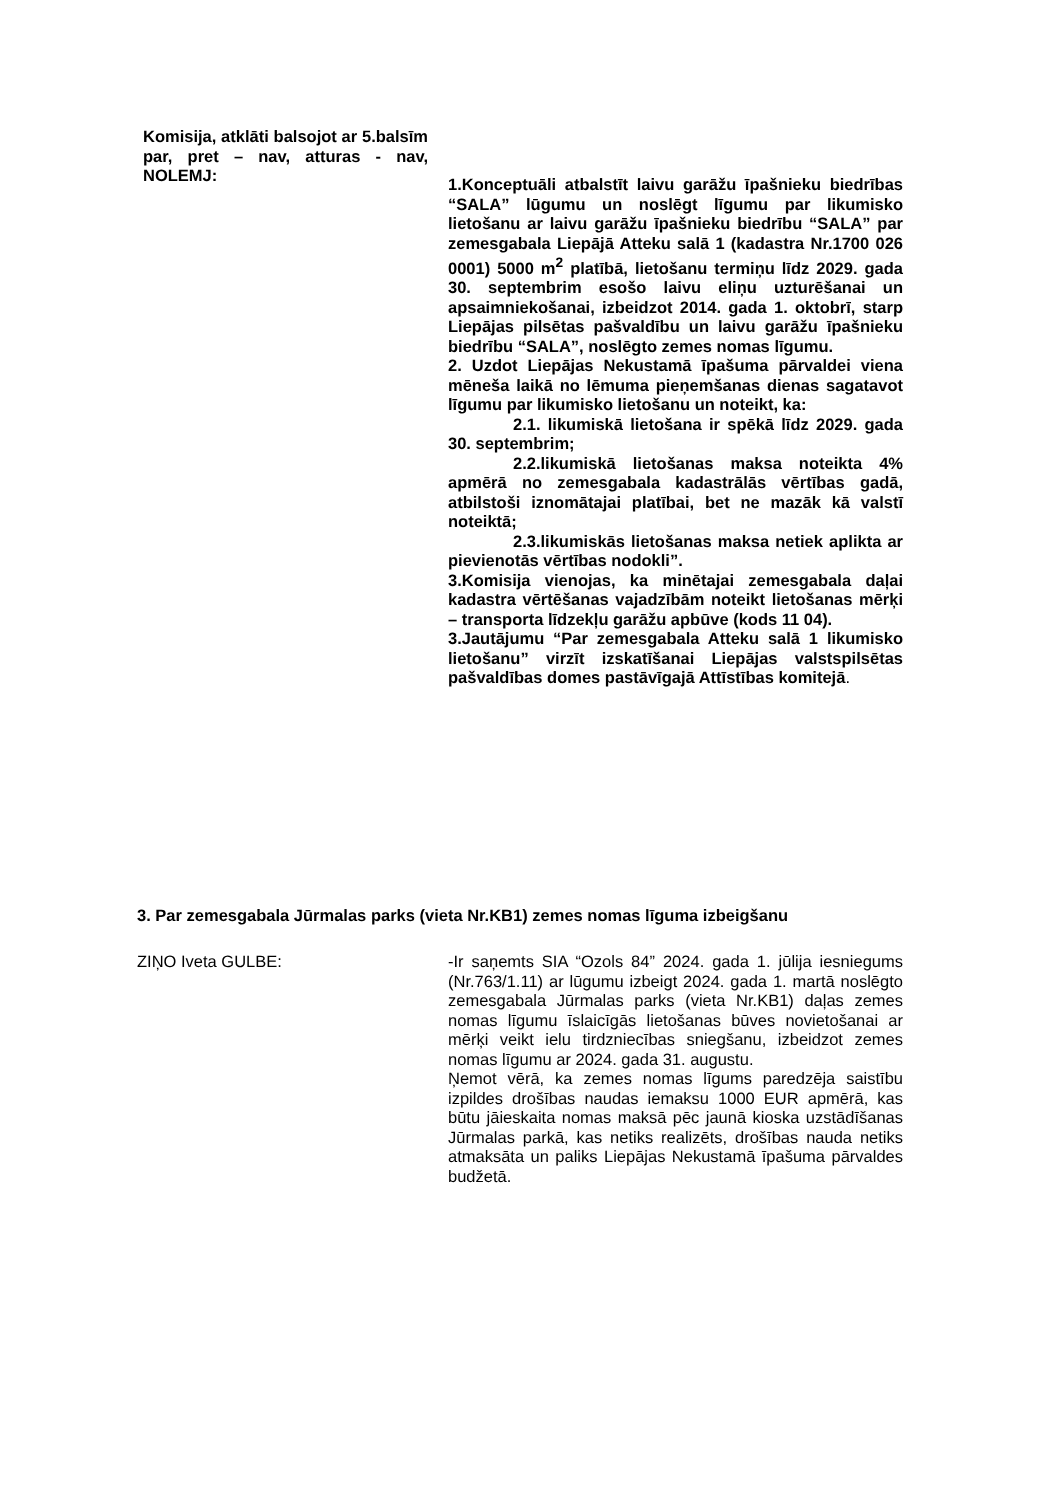Komisija, atklāti balsojot ar 5.balsīm par, pret – nav, atturas - nav, NOLEMJ:
1.Konceptuāli atbalstīt laivu garāžu īpašnieku biedrības “SALA” lūgumu un noslēgt līgumu par likumisko lietošanu ar laivu garāžu īpašnieku biedrību “SALA” par zemesgabala Liepājā Atteku salā 1 (kadastra Nr.1700 026 0001) 5000 m<sup>2</sup> platībā, lietošanu termiņu līdz 2029. gada 30. septembrim esošo laivu eliņu uzturēšanai un apsaimniekošanai, izbeidzot 2014. gada 1. oktobrī, starp Liepājas pilsētas pašvaldību un laivu garāžu īpašnieku biedrību “SALA”, noslēgto zemes nomas līgumu.
2. Uzdot Liepājas Nekustamā īpašuma pārvaldei viena mēneša laikā no lēmuma pieņemšanas dienas sagatavot līgumu par likumisko lietošanu un noteikt, ka:
2.1. likumiskā lietošana ir spēkā līdz 2029. gada 30. septembrim;
2.2.likumiskā lietošanas maksa noteikta 4% apmērā no zemesgabala kadastrālās vērtības gadā, atbilstoši iznomātajai platībai, bet ne mazāk kā valstī noteiktā;
2.3.likumiskās lietošanas maksa netiek aplikta ar pievienotās vērtības nodokli”.
3.Komisija vienojas, ka minētajai zemesgabala daļai kadastra vērtēšanas vajadzībām noteikt lietošanas mērķi – transporta līdzekļu garāžu apbūve (kods 11 04).
3.Jautājumu “Par zemesgabala Atteku salā 1 likumisko lietošanu” virzīt izskatīšanai Liepājas valstspilsētas pašvaldības domes pastāvīgajā Attīstības komitejā.
3. Par zemesgabala Jūrmalas parks (vieta Nr.KB1) zemes nomas līguma izbeigšanu
ZIŅO Iveta GULBE: -Ir saņemts SIA “Ozols 84” 2024. gada 1. jūlija iesniegums (Nr.763/1.11) ar lūgumu izbeigt 2024. gada 1. martā noslēgto zemesgabala Jūrmalas parks (vieta Nr.KB1) daļas zemes nomas līgumu īslaicīgās lietošanas būves novietošanai ar mērķi veikt ielu tirdzniecības sniegšanu, izbeidzot zemes nomas līgumu ar 2024. gada 31. augustu.
Ņemot vērā, ka zemes nomas līgums paredzēja saistību izpildes drošības naudas iemaksu 1000 EUR apmērā, kas būtu jāieskaita nomas maksā pēc jaunā kioska uzstādīšanas Jūrmalas parkā, kas netiks realizēts, drošības nauda netiks atmaksāta un paliks Liepājas Nekustamā īpašuma pārvaldes budžetā.